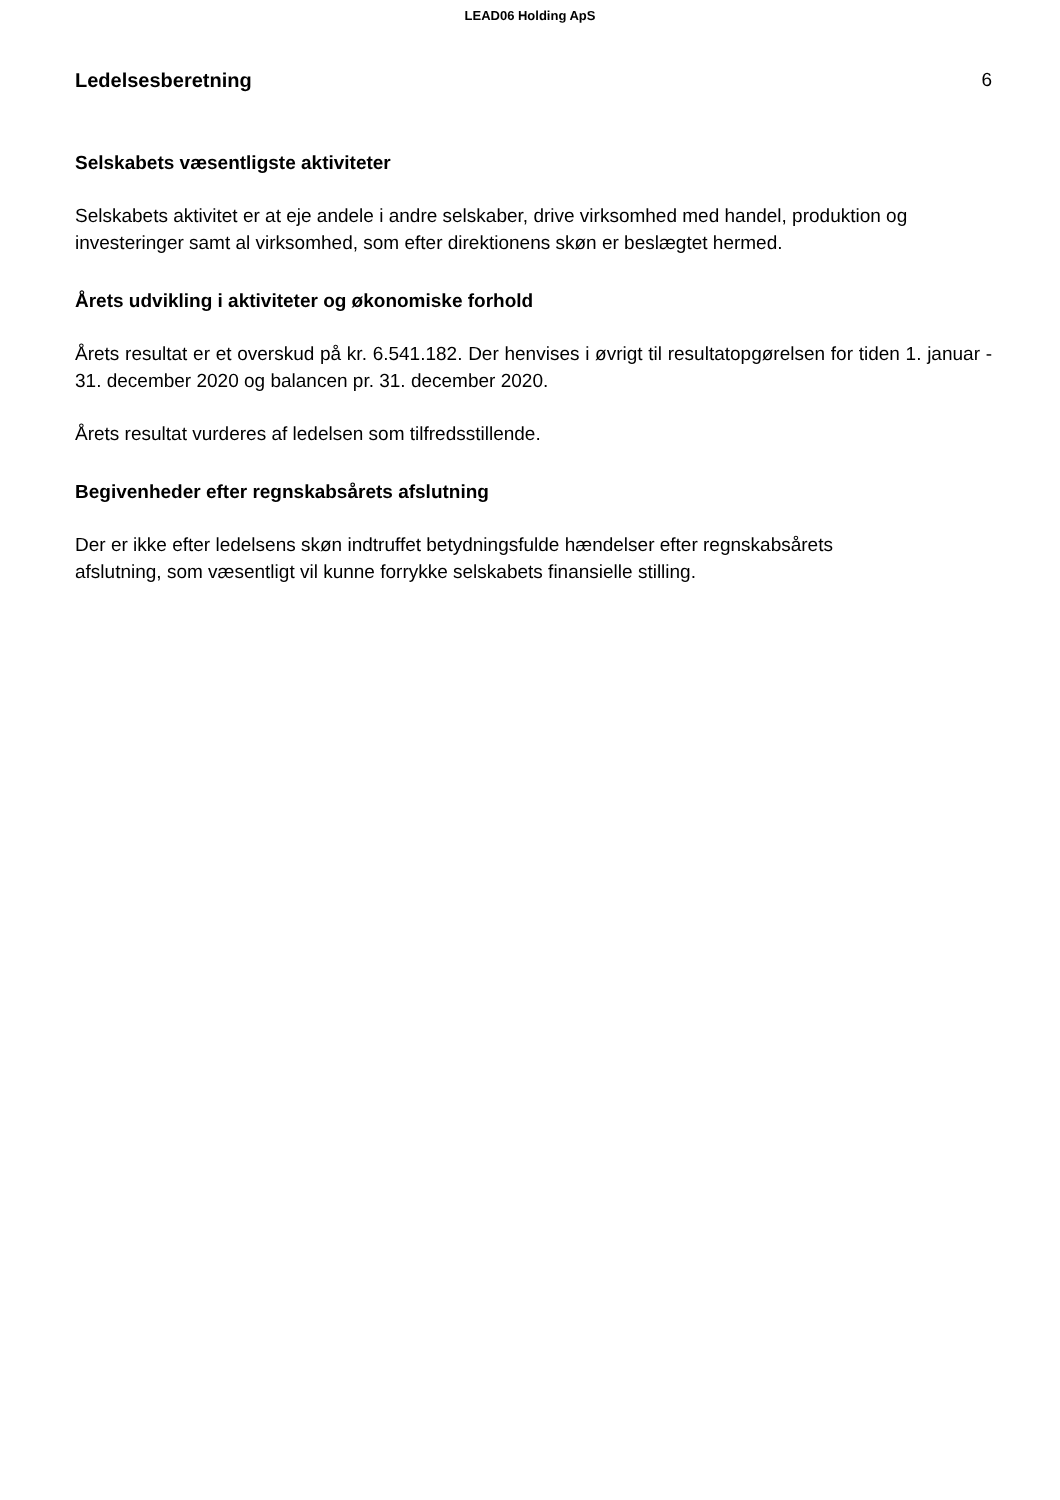LEAD06 Holding ApS
Ledelsesberetning 6
Selskabets væsentligste aktiviteter
Selskabets aktivitet er at eje andele i andre selskaber, drive virksomhed med handel, produktion og investeringer samt al virksomhed, som efter direktionens skøn er beslægtet hermed.
Årets udvikling i aktiviteter og økonomiske forhold
Årets resultat er et overskud på kr. 6.541.182. Der henvises i øvrigt til resultatopgørelsen for tiden 1. januar - 31. december 2020 og balancen pr. 31. december 2020.
Årets resultat vurderes af ledelsen som tilfredsstillende.
Begivenheder efter regnskabsårets afslutning
Der er ikke efter ledelsens skøn indtruffet betydningsfulde hændelser efter regnskabsårets
afslutning, som væsentligt vil kunne forrykke selskabets finansielle stilling.